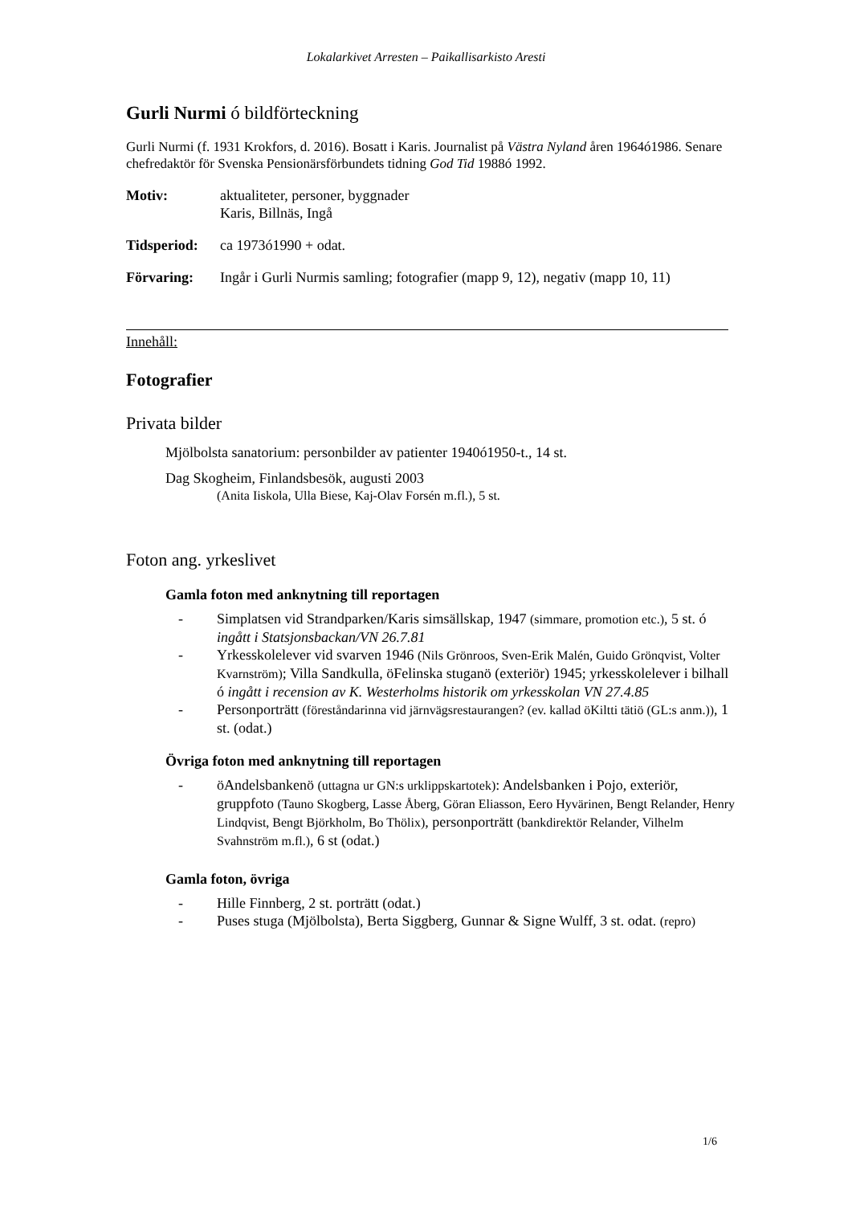Lokalarkivet Arresten – Paikallisarkisto Aresti
Gurli Nurmi ó bildförteckning
Gurli Nurmi (f. 1931 Krokfors, d. 2016). Bosatt i Karis. Journalist på Västra Nyland åren 1964ó1986. Senare chefredaktör för Svenska Pensionärsförbundets tidning God Tid 1988ó 1992.
Motiv: aktualiteter, personer, byggnader
Karis, Billnäs, Ingå
Tidsperiod:
ca 1973ó1990 + odat.
Förvaring: Ingår i Gurli Nurmis samling; fotografier (mapp 9, 12), negativ (mapp 10, 11)
Innehåll:
Fotografier
Privata bilder
Mjölbolsta sanatorium: personbilder av patienter 1940ó1950-t., 14 st.
Dag Skogheim, Finlandsbesök, augusti 2003
(Anita Iiskola, Ulla Biese, Kaj-Olav Forsén m.fl.), 5 st.
Foton ang. yrkeslivet
Gamla foton med anknytning till reportagen
- Simplatsen vid Strandparken/Karis simsällskap, 1947 (simmare, promotion etc.), 5 st. ó ingått i Statsjonsbackan/VN 26.7.81
- Yrkesskolelever vid svarven 1946 (Nils Grönroos, Sven-Erik Malén, Guido Grönqvist, Volter Kvarnström); Villa Sandkulla, öFelinska stuganö (exteriör) 1945; yrkesskolelever i bilhall ó ingått i recension av K. Westerholms historik om yrkesskolan VN 27.4.85
- Personporträtt (föreståndarinna vid järnvägsrestaurangen? (ev. kallad öKiltti tätiö (GL:s anm.)), 1 st. (odat.)
Övriga foton med anknytning till reportagen
- öAndelsbankenö (uttagna ur GN:s urklippskartotek): Andelsbanken i Pojo, exteriör, gruppfoto (Tauno Skogberg, Lasse Åberg, Göran Eliasson, Eero Hyvärinen, Bengt Relander, Henry Lindqvist, Bengt Björkholm, Bo Thölix), personporträtt (bankdirektör Relander, Vilhelm Svahnström m.fl.), 6 st (odat.)
Gamla foton, övriga
- Hille Finnberg, 2 st. porträtt (odat.)
- Puses stuga (Mjölbolsta), Berta Siggberg, Gunnar & Signe Wulff, 3 st. odat. (repro)
1/6